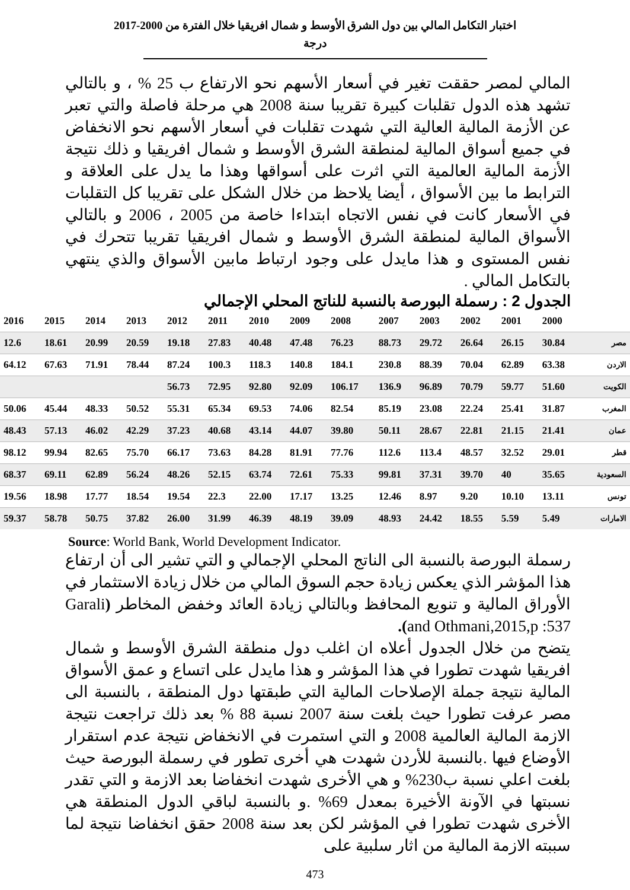اختبار التكامل المالي بين دول الشرق الأوسط و شمال افريقيا خلال الفترة من 2000-2017
درجة
المالي لمصر حققت تغير في أسعار الأسهم نحو الارتفاع ب 25 % ، و بالتالي تشهد هذه الدول تقلبات كبيرة تقريبا سنة 2008 هي مرحلة فاصلة والتي تعبر عن الأزمة المالية العالية التي شهدت تقلبات في أسعار الأسهم نحو الانخفاض في جميع أسواق المالية لمنطقة الشرق الأوسط و شمال افريقيا و ذلك نتيجة الأزمة المالية العالمية التي اثرت على أسواقها وهذا ما يدل على العلاقة و الترابط ما بين الأسواق ، أيضا يلاحظ من خلال الشكل على تقريبا كل التقلبات في الأسعار كانت في نفس الاتجاه ابتداءا خاصة من 2005 ، 2006 و بالتالي الأسواق المالية لمنطقة الشرق الأوسط و شمال افريقيا تقريبا تتحرك في نفس المستوى و هذا مايدل على وجود ارتباط مابين الأسواق والذي ينتهي بالتكامل المالي .
الجدول 2 : رسملة البورصة بالنسبة للناتج المحلي الإجمالي
| 2016 | 2015 | 2014 | 2013 | 2012 | 2011 | 2010 | 2009 | 2008 | 2007 | 2003 | 2002 | 2001 | 2000 | |
| --- | --- | --- | --- | --- | --- | --- | --- | --- | --- | --- | --- | --- | --- | --- |
| 12.6 | 18.61 | 20.99 | 20.59 | 19.18 | 27.83 | 40.48 | 47.48 | 76.23 | 88.73 | 29.72 | 26.64 | 26.15 | 30.84 | مصر |
| 64.12 | 67.63 | 71.91 | 78.44 | 87.24 | 100.3 | 118.3 | 140.8 | 184.1 | 230.8 | 88.39 | 70.04 | 62.89 | 63.38 | الاردن |
| | | | | 56.73 | 72.95 | 92.80 | 92.09 | 106.17 | 136.9 | 96.89 | 70.79 | 59.77 | 51.60 | الكويت |
| 50.06 | 45.44 | 48.33 | 50.52 | 55.31 | 65.34 | 69.53 | 74.06 | 82.54 | 85.19 | 23.08 | 22.24 | 25.41 | 31.87 | المغرب |
| 48.43 | 57.13 | 46.02 | 42.29 | 37.23 | 40.68 | 43.14 | 44.07 | 39.80 | 50.11 | 28.67 | 22.81 | 21.15 | 21.41 | عمان |
| 98.12 | 99.94 | 82.65 | 75.70 | 66.17 | 73.63 | 84.28 | 81.91 | 77.76 | 112.6 | 113.4 | 48.57 | 32.52 | 29.01 | قطر |
| 68.37 | 69.11 | 62.89 | 56.24 | 48.26 | 52.15 | 63.74 | 72.61 | 75.33 | 99.81 | 37.31 | 39.70 | 40 | 35.65 | السعودية |
| 19.56 | 18.98 | 17.77 | 18.54 | 19.54 | 22.3 | 22.00 | 17.17 | 13.25 | 12.46 | 8.97 | 9.20 | 10.10 | 13.11 | تونس |
| 59.37 | 58.78 | 50.75 | 37.82 | 26.00 | 31.99 | 46.39 | 48.19 | 39.09 | 48.93 | 24.42 | 18.55 | 5.59 | 5.49 | الامارات |
Source: World Bank, World Development Indicator.
رسملة البورصة بالنسبة الى الناتج المحلي الإجمالي و التي تشير الى أن ارتفاع هذا المؤشر الذي يعكس زيادة حجم السوق المالي من خلال زيادة الاستثمار في الأوراق المالية و تنويع المحافظ وبالتالي زيادة العائد وخفض المخاطر (Garali and Othmani,2015,p :537).
يتضح من خلال الجدول أعلاه ان اغلب دول منطقة الشرق الأوسط و شمال افريقيا شهدت تطورا في هذا المؤشر و هذا مايدل على اتساع و عمق الأسواق المالية نتيجة جملة الإصلاحات المالية التي طبقتها دول المنطقة ، بالنسبة الى مصر عرفت تطورا حيث بلغت سنة 2007 نسبة 88 % بعد ذلك تراجعت نتيجة الازمة المالية العالمية 2008 و التي استمرت في الانخفاض نتيجة عدم استقرار الأوضاع فيها .بالنسبة للأردن شهدت هي أخرى تطور في رسملة البورصة حيث بلغت اعلي نسبة ب230% و هي الأخرى شهدت انخفاضا بعد الازمة و التي تقدر نسبتها في الآونة الأخيرة بمعدل 69% .و بالنسبة لباقي الدول المنطقة هي الأخرى شهدت تطورا في المؤشر لكن بعد سنة 2008 حقق انخفاضا نتيجة لما سببته الازمة المالية من اثار سلبية على
473